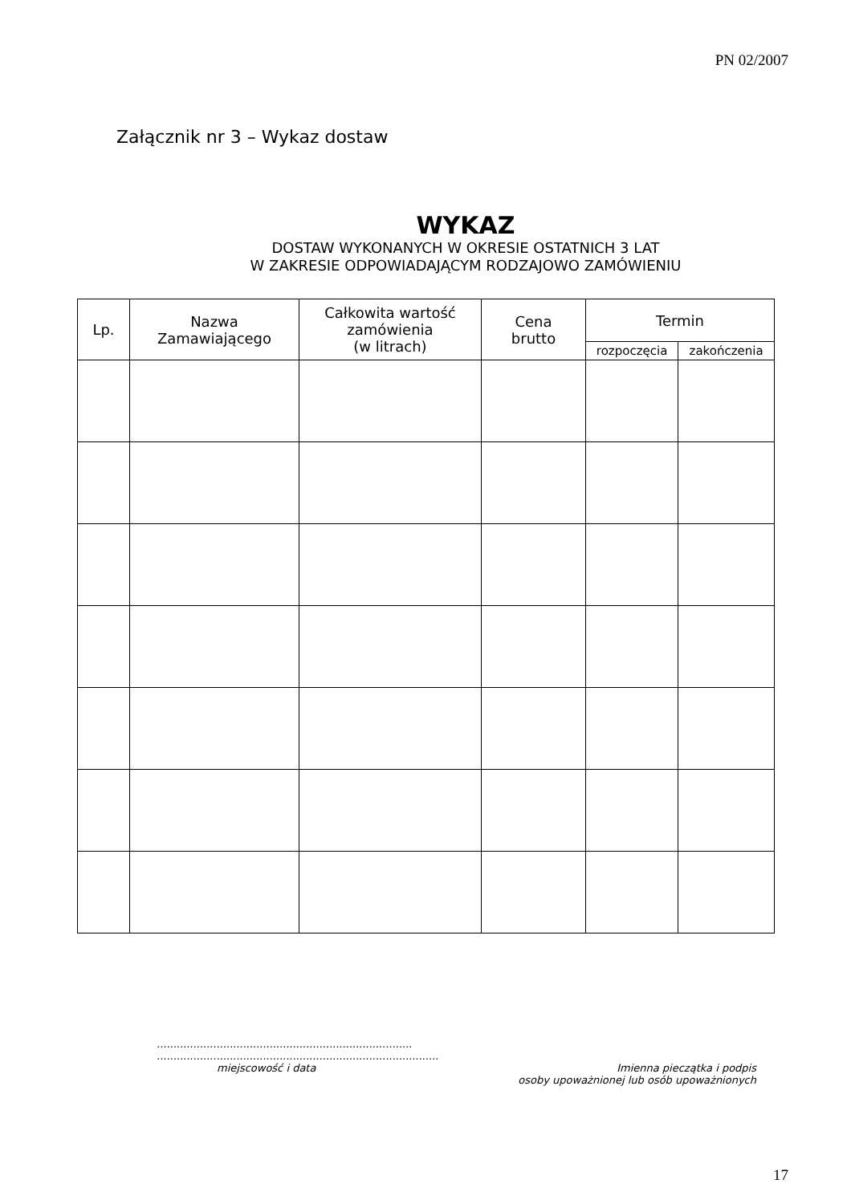PN 02/2007
Załącznik nr 3 – Wykaz dostaw
WYKAZ
DOSTAW WYKONANYCH W OKRESIE OSTATNICH 3 LAT
W ZAKRESIE ODPOWIADAJĄCYM RODZAJOWO ZAMÓWIENIU
| Lp. | Nazwa Zamawiającego | Całkowita wartość zamówienia (w litrach) | Cena brutto | Termin | |
| --- | --- | --- | --- | --- | --- |
| | | | | rozpoczęcia | zakończenia |
.............................................................................
.....................................................................................
miejscowość i data Imienna pieczątka i podpis
osoby upoważnionej lub osób upoważnionych
17